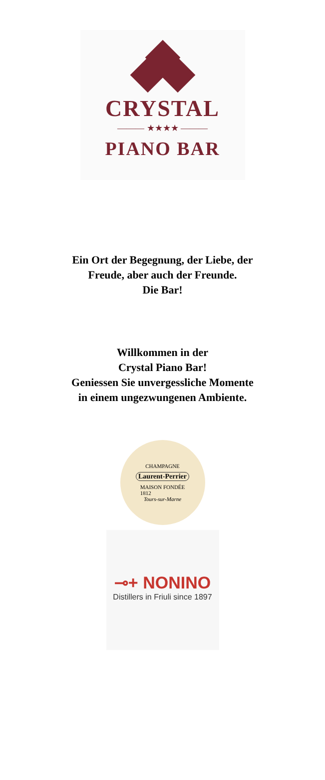CRYSTAL
——— ★★★★ ———
PIANO BAR
Ein Ort der Begegnung, der Liebe, der
Freude, aber auch der Freunde.
Die Bar!
Willkommen in der
Crystal Piano Bar!
Geniessen Sie unvergessliche Momente
in einem ungezwungenen Ambiente.
CHAMPAGNE
Laurent-Perrier
MAISON FONDÉE
1812
Tours-sur-Marne
⊸+ NONINO
Distillers in Friuli since 1897